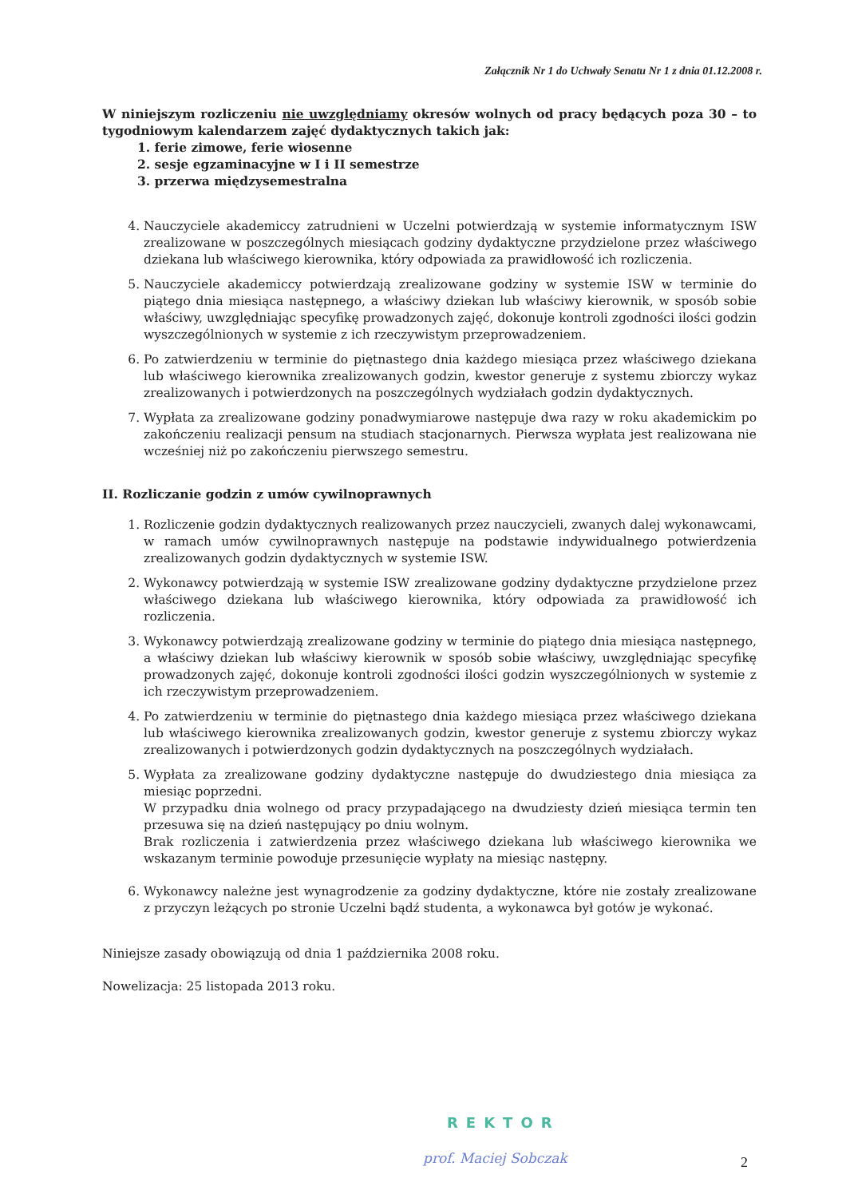Załącznik Nr 1 do Uchwały Senatu Nr 1 z dnia 01.12.2008 r.
W niniejszym rozliczeniu nie uwzględniamy okresów wolnych od pracy będących poza 30 – to tygodniowym kalendarzem zajęć dydaktycznych takich jak:
1. ferie zimowe, ferie wiosenne
2. sesje egzaminacyjne w I i II semestrze
3. przerwa międzysemestralna
4. Nauczyciele akademiccy zatrudnieni w Uczelni potwierdzają w systemie informatycznym ISW zrealizowane w poszczególnych miesiącach godziny dydaktyczne przydzielone przez właściwego dziekana lub właściwego kierownika, który odpowiada za prawidłowość ich rozliczenia.
5. Nauczyciele akademiccy potwierdzają zrealizowane godziny w systemie ISW w terminie do piątego dnia miesiąca następnego, a właściwy dziekan lub właściwy kierownik, w sposób sobie właściwy, uwzględniając specyfikę prowadzonych zajęć, dokonuje kontroli zgodności ilości godzin wyszczególnionych w systemie z ich rzeczywistym przeprowadzeniem.
6. Po zatwierdzeniu w terminie do piętnastego dnia każdego miesiąca przez właściwego dziekana lub właściwego kierownika zrealizowanych godzin, kwestor generuje z systemu zbiorczy wykaz zrealizowanych i potwierdzonych na poszczególnych wydziałach godzin dydaktycznych.
7. Wypłata za zrealizowane godziny ponadwymiarowe następuje dwa razy w roku akademickim po zakończeniu realizacji pensum na studiach stacjonarnych. Pierwsza wypłata jest realizowana nie wcześniej niż po zakończeniu pierwszego semestru.
II. Rozliczanie godzin z umów cywilnoprawnych
1. Rozliczenie godzin dydaktycznych realizowanych przez nauczycieli, zwanych dalej wykonawcami, w ramach umów cywilnoprawnych następuje na podstawie indywidualnego potwierdzenia zrealizowanych godzin dydaktycznych w systemie ISW.
2. Wykonawcy potwierdzają w systemie ISW zrealizowane godziny dydaktyczne przydzielone przez właściwego dziekana lub właściwego kierownika, który odpowiada za prawidłowość ich rozliczenia.
3. Wykonawcy potwierdzają zrealizowane godziny w terminie do piątego dnia miesiąca następnego, a właściwy dziekan lub właściwy kierownik w sposób sobie właściwy, uwzględniając specyfikę prowadzonych zajęć, dokonuje kontroli zgodności ilości godzin wyszczególnionych w systemie z ich rzeczywistym przeprowadzeniem.
4. Po zatwierdzeniu w terminie do piętnastego dnia każdego miesiąca przez właściwego dziekana lub właściwego kierownika zrealizowanych godzin, kwestor generuje z systemu zbiorczy wykaz zrealizowanych i potwierdzonych godzin dydaktycznych na poszczególnych wydziałach.
5. Wypłata za zrealizowane godziny dydaktyczne następuje do dwudziestego dnia miesiąca za miesiąc poprzedni.
W przypadku dnia wolnego od pracy przypadającego na dwudziesty dzień miesiąca termin ten przesuwa się na dzień następujący po dniu wolnym.
Brak rozliczenia i zatwierdzenia przez właściwego dziekana lub właściwego kierownika we wskazanym terminie powoduje przesunięcie wypłaty na miesiąc następny.
6. Wykonawcy należne jest wynagrodzenie za godziny dydaktyczne, które nie zostały zrealizowane z przyczyn leżących po stronie Uczelni bądź studenta, a wykonawca był gotów je wykonać.
Niniejsze zasady obowiązują od dnia 1 października 2008 roku.
Nowelizacja: 25 listopada 2013 roku.
REKTOR
prof. Maciej Sobczak 2